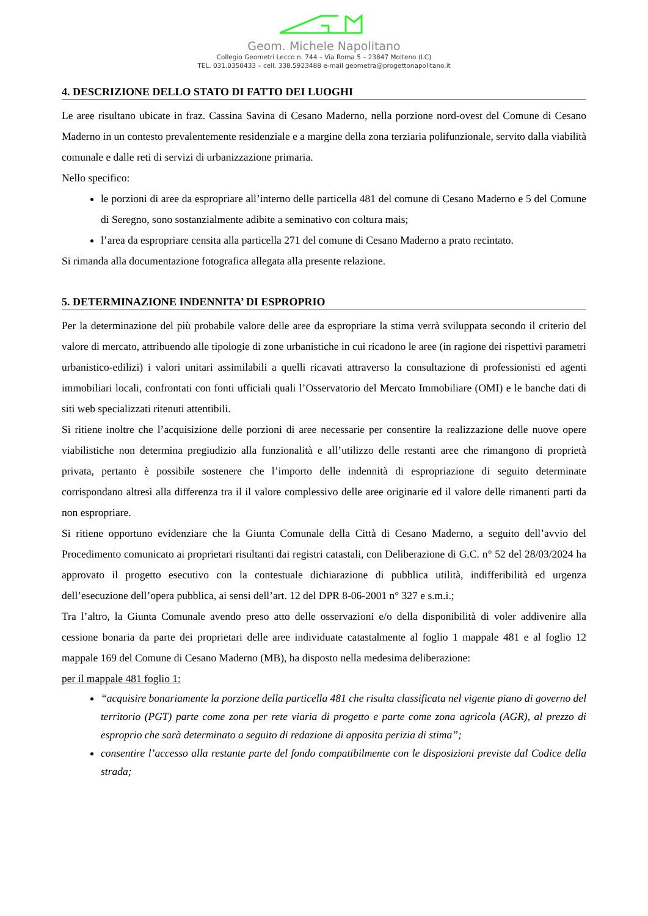Geom. Michele Napolitano
Collegio Geometri Lecco n. 744 – Via Roma 5 – 23847 Molteno (LC)
TEL. 031.0350433 – cell. 338.5923488 e-mail geometra@progettonapolitano.it
4. DESCRIZIONE DELLO STATO DI FATTO DEI LUOGHI
Le aree risultano ubicate in fraz. Cassina Savina di Cesano Maderno, nella porzione nord-ovest del Comune di Cesano Maderno in un contesto prevalentemente residenziale e a margine della zona terziaria polifunzionale, servito dalla viabilità comunale e dalle reti di servizi di urbanizzazione primaria.
Nello specifico:
le porzioni di aree da espropriare all’interno delle particella 481 del comune di Cesano Maderno e 5 del Comune di Seregno, sono sostanzialmente adibite a seminativo con coltura mais;
l’area da espropriare censita alla particella 271 del comune di Cesano Maderno a prato recintato.
Si rimanda alla documentazione fotografica allegata alla presente relazione.
5. DETERMINAZIONE INDENNITA’ DI ESPROPRIO
Per la determinazione del più probabile valore delle aree da espropriare la stima verrà sviluppata secondo il criterio del valore di mercato, attribuendo alle tipologie di zone urbanistiche in cui ricadono le aree (in ragione dei rispettivi parametri urbanistico-edilizi) i valori unitari assimilabili a quelli ricavati attraverso la consultazione di professionisti ed agenti immobiliari locali, confrontati con fonti ufficiali quali l’Osservatorio del Mercato Immobiliare (OMI) e le banche dati di siti web specializzati ritenuti attentibili.
Si ritiene inoltre che l’acquisizione delle porzioni di aree necessarie per consentire la realizzazione delle nuove opere viabilistiche non determina pregiudizio alla funzionalità e all’utilizzo delle restanti aree che rimangono di proprietà privata, pertanto è possibile sostenere che l’importo delle indennità di espropriazione di seguito determinate corrispondano altresì alla differenza tra il il valore complessivo delle aree originarie ed il valore delle rimanenti parti da non espropriare.
Si ritiene opportuno evidenziare che la Giunta Comunale della Città di Cesano Maderno, a seguito dell’avvio del Procedimento comunicato ai proprietari risultanti dai registri catastali, con Deliberazione di G.C. n° 52 del 28/03/2024 ha approvato il progetto esecutivo con la contestuale dichiarazione di pubblica utilità, indifferibilità ed urgenza dell’esecuzione dell’opera pubblica, ai sensi dell’art. 12 del DPR 8-06-2001 n° 327 e s.m.i.;
Tra l’altro, la Giunta Comunale avendo preso atto delle osservazioni e/o della disponibilità di voler addivenire alla cessione bonaria da parte dei proprietari delle aree individuate catastalmente al foglio 1 mappale 481 e al foglio 12 mappale 169 del Comune di Cesano Maderno (MB), ha disposto nella medesima deliberazione:
per il mappale 481 foglio 1:
“acquisire bonariamente la porzione della particella 481 che risulta classificata nel vigente piano di governo del territorio (PGT) parte come zona per rete viaria di progetto e parte come zona agricola (AGR), al prezzo di esproprio che sarà determinato a seguito di redazione di apposita perizia di stima”;
consentire l’accesso alla restante parte del fondo compatibilmente con le disposizioni previste dal Codice della strada;